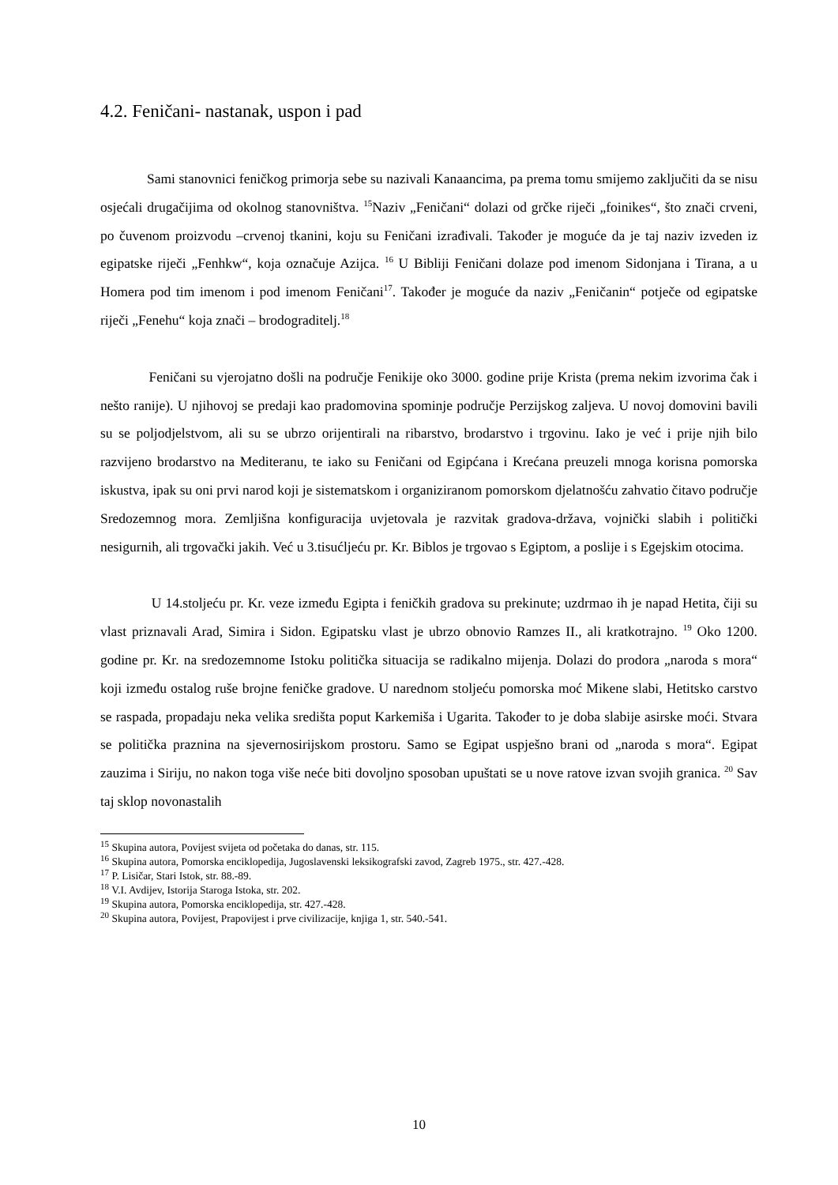4.2. Feničani- nastanak, uspon i pad
Sami stanovnici feničkog primorja sebe su nazivali Kanaancima, pa prema tomu smijemo zaključiti da se nisu osjećali drugačijima od okolnog stanovništva. <sup>15</sup>Naziv „Feničani“ dolazi od grčke riječi „foinikes“, što znači crveni, po čuvenom proizvodu –crvenoj tkanini, koju su Feničani izrađivali. Također je moguće da je taj naziv izveden iz egipatske riječi „Fenhkw“, koja označuje Azijca. <sup>16</sup> U Bibliji Feničani dolaze pod imenom Sidonjana i Tirana, a u Homera pod tim imenom i pod imenom Feničani<sup>17</sup>. Također je moguće da naziv „Feničanin“ potječe od egipatske riječi „Fenehu“ koja znači – brodograditelj.<sup>18</sup>
Feničani su vjerojatno došli na područje Fenikije oko 3000. godine prije Krista (prema nekim izvorima čak i nešto ranije). U njihovoj se predaji kao pradomovina spominje područje Perzijskog zaljeva. U novoj domovini bavili su se poljodjelstvom, ali su se ubrzo orijentirali na ribarstvo, brodarstvo i trgovinu. Iako je već i prije njih bilo razvijeno brodarstvo na Mediteranu, te iako su Feničani od Egipćana i Krećana preuzeli mnoga korisna pomorska iskustva, ipak su oni prvi narod koji je sistematskom i organiziranom pomorskom djelatnošću zahvatio čitavo područje Sredozemnog mora. Zemljišna konfiguracija uvjetovala je razvitak gradova-država, vojnički slabih i politički nesigurnih, ali trgovački jakih. Već u 3.tisućljeću pr. Kr. Biblos je trgovao s Egiptom, a poslije i s Egejskim otocima.
U 14.stoljeću pr. Kr. veze između Egipta i feničkih gradova su prekinute; uzdrmao ih je napad Hetita, čiji su vlast priznavali Arad, Simira i Sidon. Egipatsku vlast je ubrzo obnovio Ramzes II., ali kratkotrajno. <sup>19</sup> Oko 1200. godine pr. Kr. na sredozemnome Istoku politička situacija se radikalno mijenja. Dolazi do prodora „naroda s mora“ koji između ostalog ruše brojne feničke gradove. U narednom stoljeću pomorska moć Mikene slabi, Hetitsko carstvo se raspada, propadaju neka velika središta poput Karkemiša i Ugarita. Također to je doba slabije asirske moći. Stvara se politička praznina na sjevernosirijskom prostoru. Samo se Egipat uspješno brani od „naroda s mora“. Egipat zauzima i Siriju, no nakon toga više neće biti dovoljno sposoban upuštati se u nove ratove izvan svojih granica. <sup>20</sup> Sav taj sklop novonastalih
<sup>15</sup> Skupina autora, Povijest svijeta od početaka do danas, str. 115.
<sup>16</sup> Skupina autora, Pomorska enciklopedija, Jugoslavenski leksikografski zavod, Zagreb 1975., str. 427.-428.
<sup>17</sup> P. Lisičar, Stari Istok, str. 88.-89.
<sup>18</sup> V.I. Avdijev, Istorija Staroga Istoka, str. 202.
<sup>19</sup> Skupina autora, Pomorska enciklopedija, str. 427.-428.
<sup>20</sup> Skupina autora, Povijest, Prapovijest i prve civilizacije, knjiga 1, str. 540.-541.
10